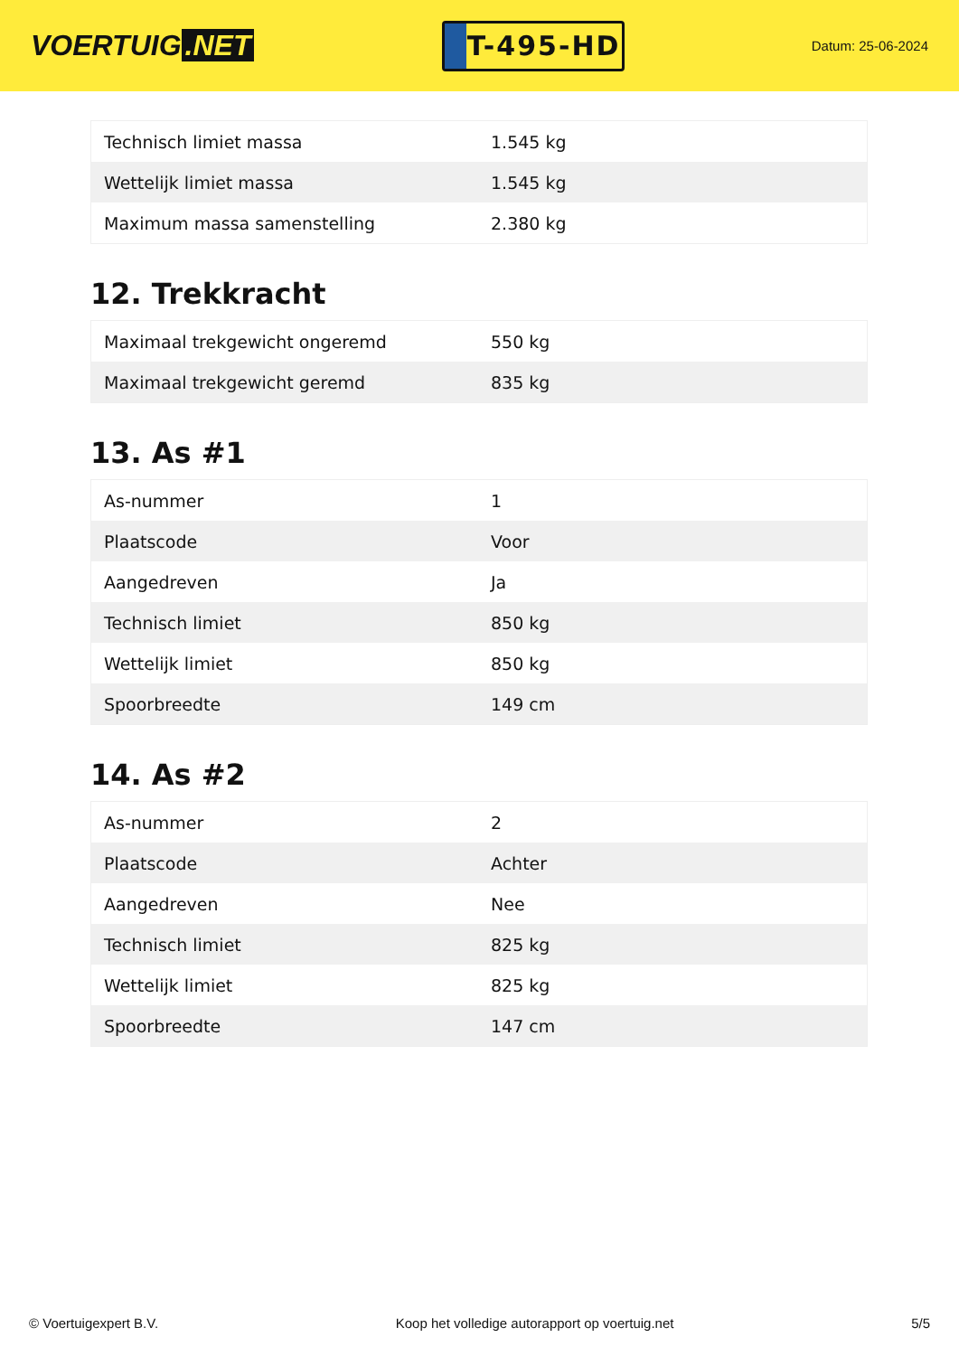VOERTUIG.NET
T-495-HD
Datum: 25-06-2024
| Technisch limiet massa | 1.545 kg |
| Wettelijk limiet massa | 1.545 kg |
| Maximum massa samenstelling | 2.380 kg |
12. Trekkracht
| Maximaal trekgewicht ongeremd | 550 kg |
| Maximaal trekgewicht geremd | 835 kg |
13. As #1
| As-nummer | 1 |
| Plaatscode | Voor |
| Aangedreven | Ja |
| Technisch limiet | 850 kg |
| Wettelijk limiet | 850 kg |
| Spoorbreedte | 149 cm |
14. As #2
| As-nummer | 2 |
| Plaatscode | Achter |
| Aangedreven | Nee |
| Technisch limiet | 825 kg |
| Wettelijk limiet | 825 kg |
| Spoorbreedte | 147 cm |
© Voertuigexpert B.V. Koop het volledige autorapport op voertuig.net 5/5